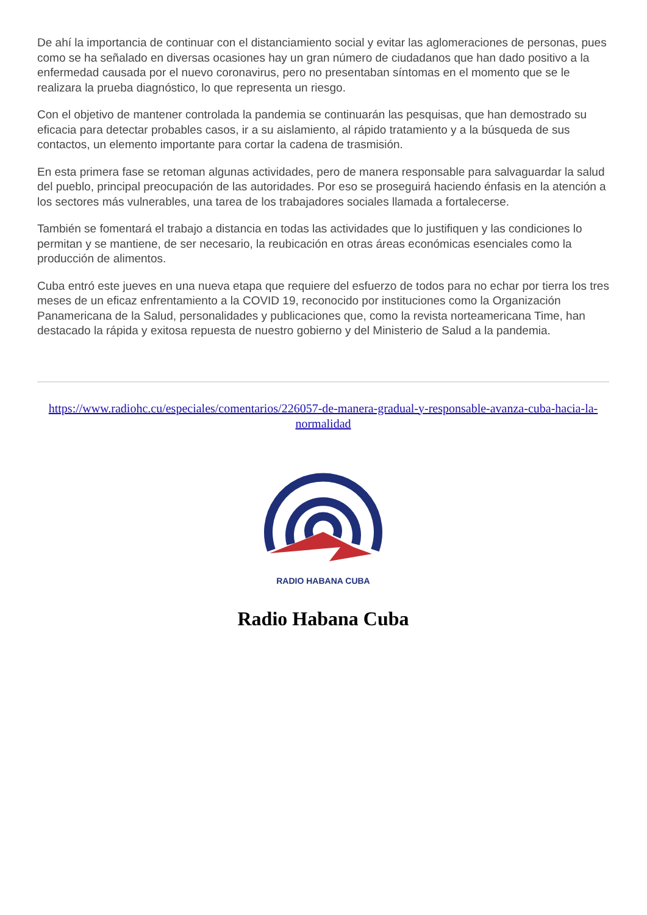De ahí la importancia de continuar con el distanciamiento social y evitar las aglomeraciones de personas, pues como se ha señalado en diversas ocasiones hay un gran número de ciudadanos que han dado positivo a la enfermedad causada por el nuevo coronavirus, pero no presentaban síntomas en el momento que se le realizara la prueba diagnóstico, lo que representa un riesgo.
Con el objetivo de mantener controlada la pandemia se continuarán las pesquisas, que han demostrado su eficacia para detectar probables casos, ir a su aislamiento, al rápido tratamiento y a la búsqueda de sus contactos, un elemento importante para cortar la cadena de trasmisión.
En esta primera fase se retoman algunas actividades, pero de manera responsable para salvaguardar la salud del pueblo, principal preocupación de las autoridades. Por eso se proseguirá haciendo énfasis en la atención a los sectores más vulnerables, una tarea de los trabajadores sociales llamada a fortalecerse.
También se fomentará el trabajo a distancia en todas las actividades que lo justifiquen y las condiciones lo permitan y se mantiene, de ser necesario, la reubicación en otras áreas económicas esenciales como la producción de alimentos.
Cuba entró este jueves en una nueva etapa que requiere del esfuerzo de todos para no echar por tierra los tres meses de un eficaz enfrentamiento a la COVID 19, reconocido por instituciones como la Organización Panamericana de la Salud, personalidades y publicaciones que, como la revista norteamericana Time, han destacado la rápida y exitosa repuesta de nuestro gobierno y del Ministerio de Salud a la pandemia.
https://www.radiohc.cu/especiales/comentarios/226057-de-manera-gradual-y-responsable-avanza-cuba-hacia-la-normalidad
RADIO HABANA CUBA
Radio Habana Cuba